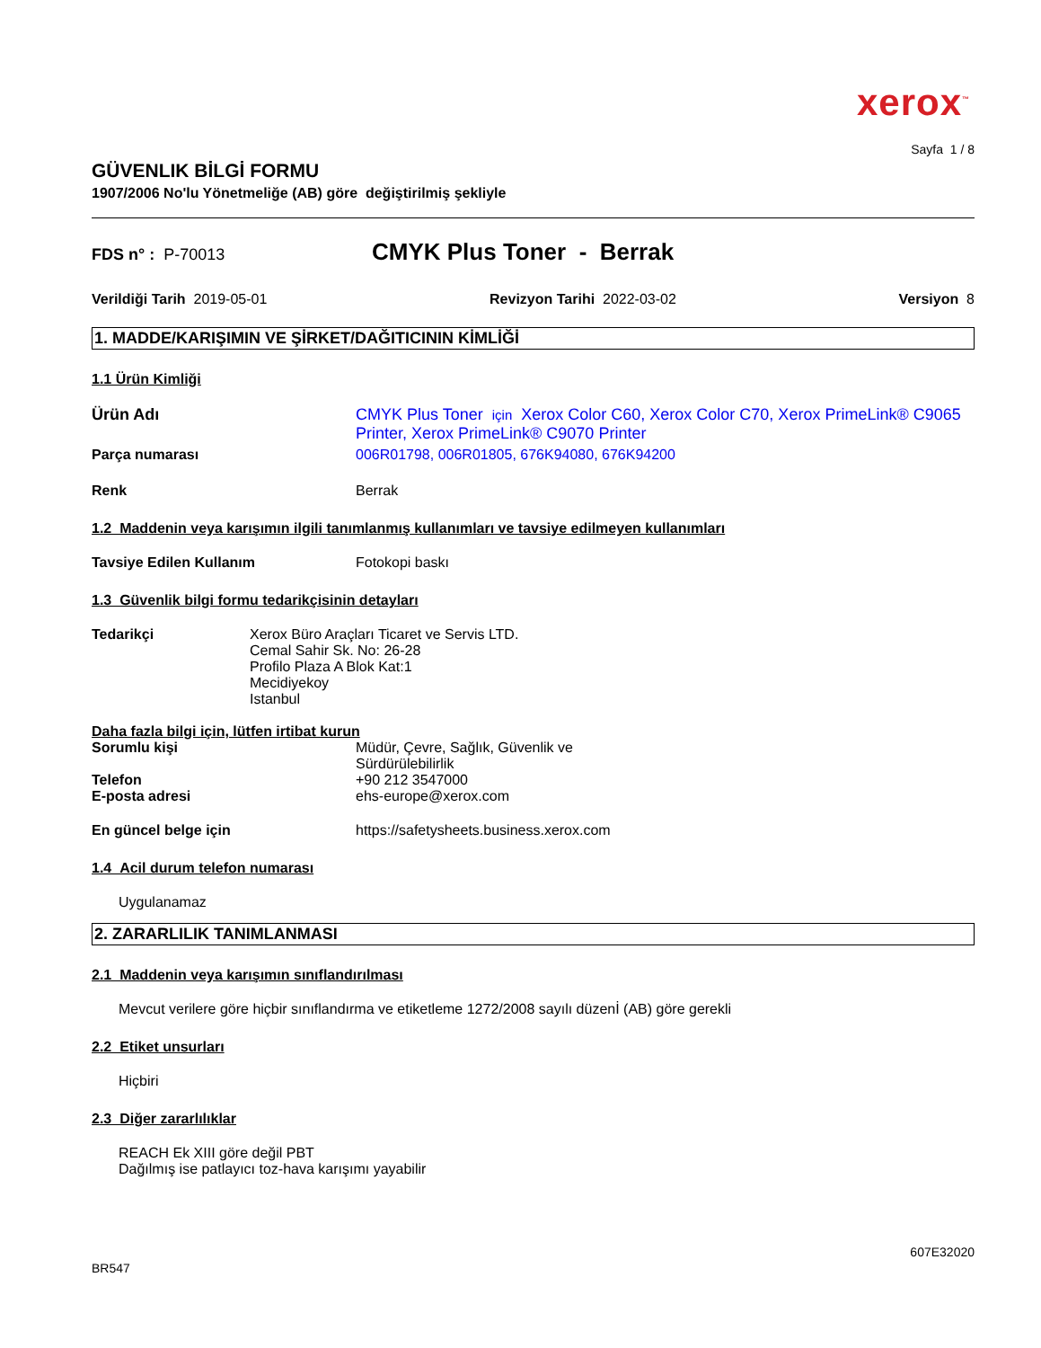xerox<sup>™</sup>
Sayfa 1 / 8
GÜVENLIK BİLGİ FORMU
1907/2006 No'lu Yönetmeliğe (AB) göre değiştirilmiş şekliyle
FDS n° : P-70013
CMYK Plus Toner - Berrak
Verildiği Tarih 2019-05-01 Revizyon Tarihi 2022-03-02 Versiyon 8
1. MADDE/KARIŞIMIN VE ŞİRKET/DAĞITICININ KİMLİĞİ
1.1 Ürün Kimliği
Ürün Adı CMYK Plus Toner için Xerox Color C60, Xerox Color C70, Xerox PrimeLink® C9065 Printer, Xerox PrimeLink® C9070 Printer
Parça numarası 006R01798, 006R01805, 676K94080, 676K94200
Renk Berrak
1.2 Maddenin veya karışımın ilgili tanımlanmış kullanımları ve tavsiye edilmeyen kullanımları
Tavsiye Edilen Kullanım Fotokopi baskı
1.3 Güvenlik bilgi formu tedarikçisinin detayları
Tedarikçi Xerox Büro Araçları Ticaret ve Servis LTD.
Cemal Sahir Sk. No: 26-28
Profilo Plaza A Blok Kat:1
Mecidiyekoy
Istanbul
Daha fazla bilgi için, lütfen irtibat kurun
Sorumlu kişi Müdür, Çevre, Sağlık, Güvenlik ve
Sürdürülebilirlik
Telefon +90 212 3547000
E-posta adresi ehs-europe@xerox.com
En güncel belge için https://safetysheets.business.xerox.com
1.4 Acil durum telefon numarası
Uygulanamaz
2. ZARARLILIK TANIMLANMASI
2.1 Maddenin veya karışımın sınıflandırılması
Mevcut verilere göre hiçbir sınıflandırma ve etiketleme 1272/2008 sayılı düzenİ (AB) göre gerekli
2.2 Etiket unsurları
Hiçbiri
2.3 Diğer zararlılıklar
REACH Ek XIII göre değil PBT
Dağılmış ise patlayıcı toz-hava karışımı yayabilir
BR547
607E32020